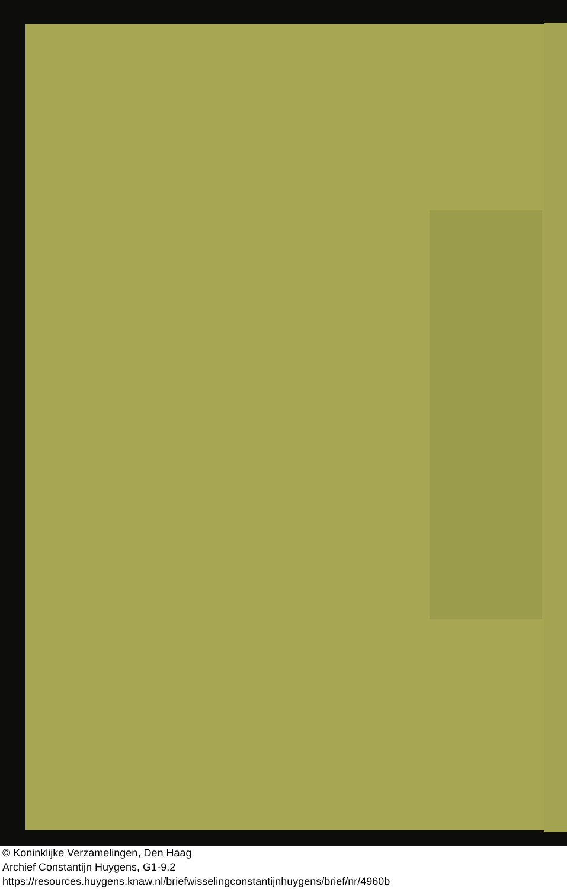© Koninklijke Verzamelingen, Den Haag
Archief Constantijn Huygens, G1-9.2
https://resources.huygens.knaw.nl/briefwisselingconstantijnhuygens/brief/nr/4960b